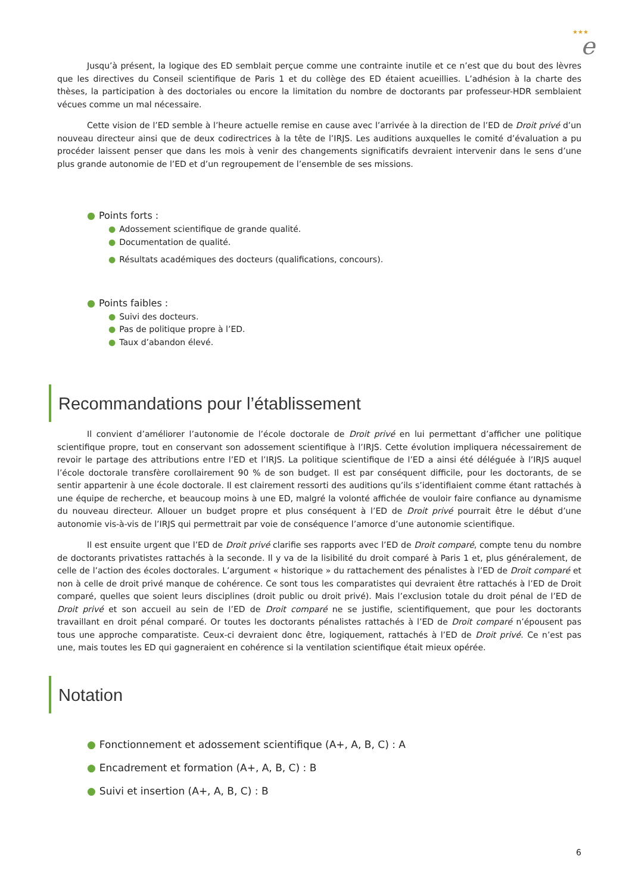★★★
e
Jusqu’à présent, la logique des ED semblait perçue comme une contrainte inutile et ce n’est que du bout des lèvres que les directives du Conseil scientifique de Paris 1 et du collège des ED étaient acueillies. L’adhésion à la charte des thèses, la participation à des doctoriales ou encore la limitation du nombre de doctorants par professeur-HDR semblaient vécues comme un mal nécessaire.
Cette vision de l’ED semble à l’heure actuelle remise en cause avec l’arrivée à la direction de l’ED de Droit privé d’un nouveau directeur ainsi que de deux codirectrices à la tête de l’IRJS. Les auditions auxquelles le comité d’évaluation a pu procéder laissent penser que dans les mois à venir des changements significatifs devraient intervenir dans le sens d’une plus grande autonomie de l’ED et d’un regroupement de l’ensemble de ses missions.
● Points forts :
● Adossement scientifique de grande qualité.
● Documentation de qualité.
● Résultats académiques des docteurs (qualifications, concours).
● Points faibles :
● Suivi des docteurs.
● Pas de politique propre à l’ED.
● Taux d’abandon élevé.
Recommandations pour l’établissement
Il convient d’améliorer l’autonomie de l’école doctorale de Droit privé en lui permettant d’afficher une politique scientifique propre, tout en conservant son adossement scientifique à l’IRJS. Cette évolution impliquera nécessairement de revoir le partage des attributions entre l’ED et l’IRJS. La politique scientifique de l’ED a ainsi été déléguée à l’IRJS auquel l’école doctorale transfère corollairement 90 % de son budget. Il est par conséquent difficile, pour les doctorants, de se sentir appartenir à une école doctorale. Il est clairement ressorti des auditions qu’ils s’identifiaient comme étant rattachés à une équipe de recherche, et beaucoup moins à une ED, malgré la volonté affichée de vouloir faire confiance au dynamisme du nouveau directeur. Allouer un budget propre et plus conséquent à l’ED de Droit privé pourrait être le début d’une autonomie vis-à-vis de l’IRJS qui permettrait par voie de conséquence l’amorce d’une autonomie scientifique.
Il est ensuite urgent que l’ED de Droit privé clarifie ses rapports avec l’ED de Droit comparé, compte tenu du nombre de doctorants privatistes rattachés à la seconde. Il y va de la lisibilité du droit comparé à Paris 1 et, plus généralement, de celle de l’action des écoles doctorales. L’argument « historique » du rattachement des pénalistes à l’ED de Droit comparé et non à celle de droit privé manque de cohérence. Ce sont tous les comparatistes qui devraient être rattachés à l’ED de Droit comparé, quelles que soient leurs disciplines (droit public ou droit privé). Mais l’exclusion totale du droit pénal de l’ED de Droit privé et son accueil au sein de l’ED de Droit comparé ne se justifie, scientifiquement, que pour les doctorants travaillant en droit pénal comparé. Or toutes les doctorants pénalistes rattachés à l’ED de Droit comparé n’épousent pas tous une approche comparatiste. Ceux-ci devraient donc être, logiquement, rattachés à l’ED de Droit privé. Ce n’est pas une, mais toutes les ED qui gagneraient en cohérence si la ventilation scientifique était mieux opérée.
Notation
● Fonctionnement et adossement scientifique (A+, A, B, C) : A
● Encadrement et formation (A+, A, B, C) : B
● Suivi et insertion (A+, A, B, C) : B
6